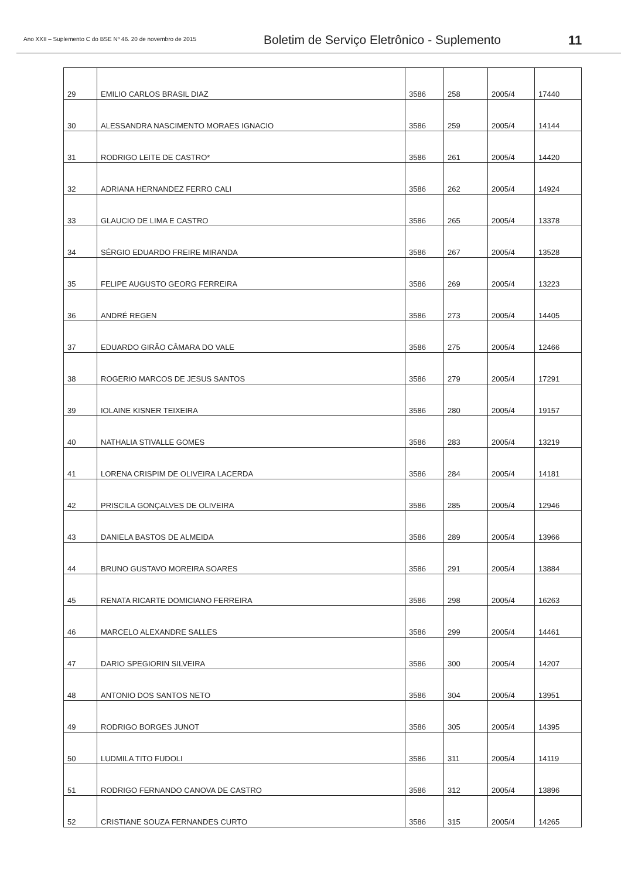Ano XXII – Suplemento C do BSE Nº 46. 20 de novembro de 2015
Boletim de Serviço Eletrônico - Suplemento
11
| 29 | EMILIO CARLOS BRASIL DIAZ | 3586 | 258 | 2005/4 | 17440 |
| 30 | ALESSANDRA NASCIMENTO MORAES IGNACIO | 3586 | 259 | 2005/4 | 14144 |
| 31 | RODRIGO LEITE DE CASTRO* | 3586 | 261 | 2005/4 | 14420 |
| 32 | ADRIANA HERNANDEZ FERRO CALI | 3586 | 262 | 2005/4 | 14924 |
| 33 | GLAUCIO DE LIMA E CASTRO | 3586 | 265 | 2005/4 | 13378 |
| 34 | SÉRGIO EDUARDO FREIRE MIRANDA | 3586 | 267 | 2005/4 | 13528 |
| 35 | FELIPE AUGUSTO GEORG FERREIRA | 3586 | 269 | 2005/4 | 13223 |
| 36 | ANDRÉ REGEN | 3586 | 273 | 2005/4 | 14405 |
| 37 | EDUARDO GIRÃO CÂMARA DO VALE | 3586 | 275 | 2005/4 | 12466 |
| 38 | ROGERIO MARCOS DE JESUS SANTOS | 3586 | 279 | 2005/4 | 17291 |
| 39 | IOLAINE KISNER TEIXEIRA | 3586 | 280 | 2005/4 | 19157 |
| 40 | NATHALIA STIVALLE GOMES | 3586 | 283 | 2005/4 | 13219 |
| 41 | LORENA CRISPIM DE OLIVEIRA LACERDA | 3586 | 284 | 2005/4 | 14181 |
| 42 | PRISCILA GONÇALVES DE OLIVEIRA | 3586 | 285 | 2005/4 | 12946 |
| 43 | DANIELA BASTOS DE ALMEIDA | 3586 | 289 | 2005/4 | 13966 |
| 44 | BRUNO GUSTAVO MOREIRA SOARES | 3586 | 291 | 2005/4 | 13884 |
| 45 | RENATA RICARTE DOMICIANO FERREIRA | 3586 | 298 | 2005/4 | 16263 |
| 46 | MARCELO ALEXANDRE SALLES | 3586 | 299 | 2005/4 | 14461 |
| 47 | DARIO SPEGIORIN SILVEIRA | 3586 | 300 | 2005/4 | 14207 |
| 48 | ANTONIO DOS SANTOS NETO | 3586 | 304 | 2005/4 | 13951 |
| 49 | RODRIGO BORGES JUNOT | 3586 | 305 | 2005/4 | 14395 |
| 50 | LUDMILA TITO FUDOLI | 3586 | 311 | 2005/4 | 14119 |
| 51 | RODRIGO FERNANDO CANOVA DE CASTRO | 3586 | 312 | 2005/4 | 13896 |
| 52 | CRISTIANE SOUZA FERNANDES CURTO | 3586 | 315 | 2005/4 | 14265 |